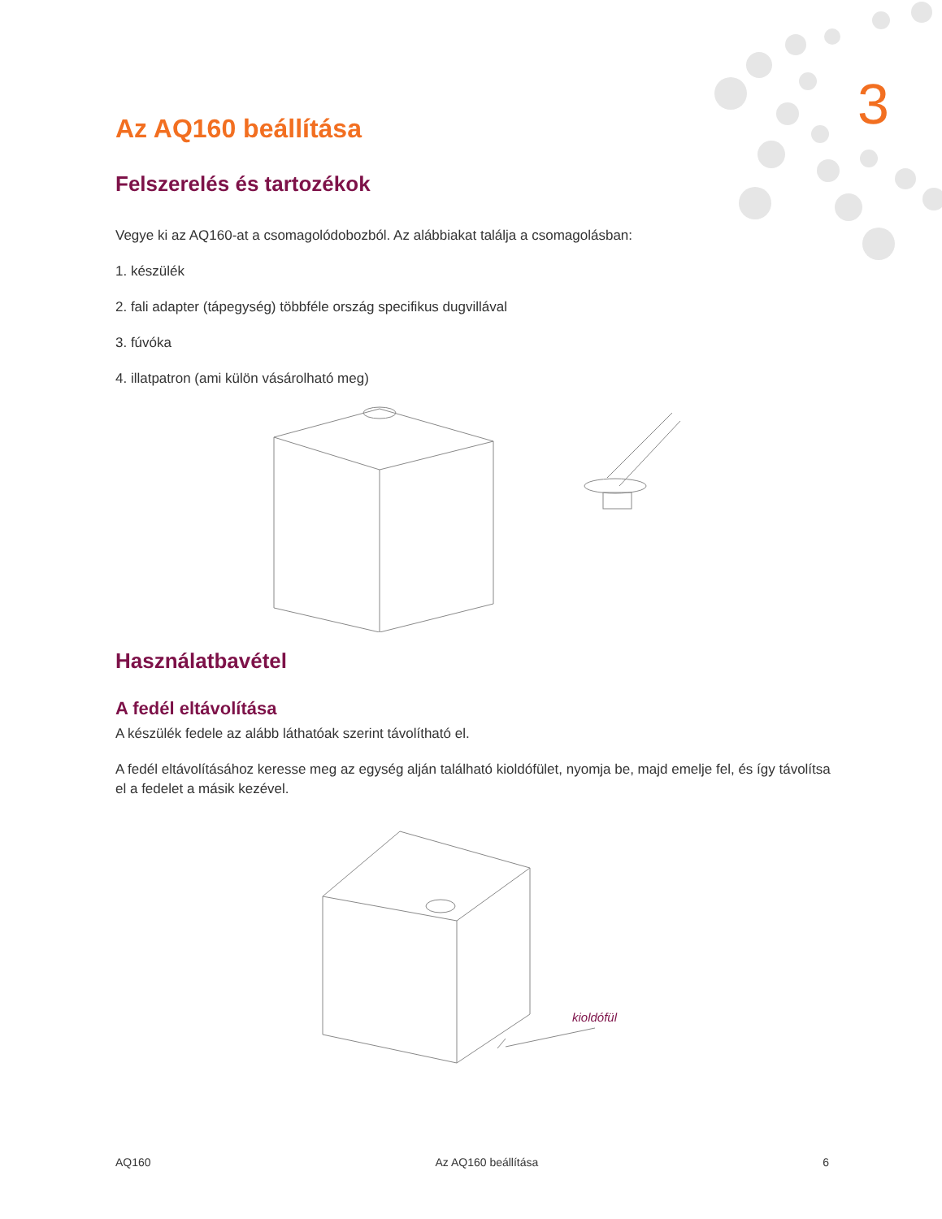3
Az AQ160 beállítása
Felszerelés és tartozékok
Vegye ki az AQ160-at a csomagolódobozból. Az alábbiakat találja a csomagolásban:
1. készülék
2. fali adapter (tápegység) többféle ország specifikus dugvillával
3. fúvóka
4. illatpatron (ami külön vásárolható meg)
Használatbavétel
A fedél eltávolítása
A készülék fedele az alább láthatóak szerint távolítható el.
A fedél eltávolításához keresse meg az egység alján található kioldófület, nyomja be, majd emelje fel, és így távolítsa el a fedelet a másik kezével.
kioldófül
AQ160 Az AQ160 beállítása 6